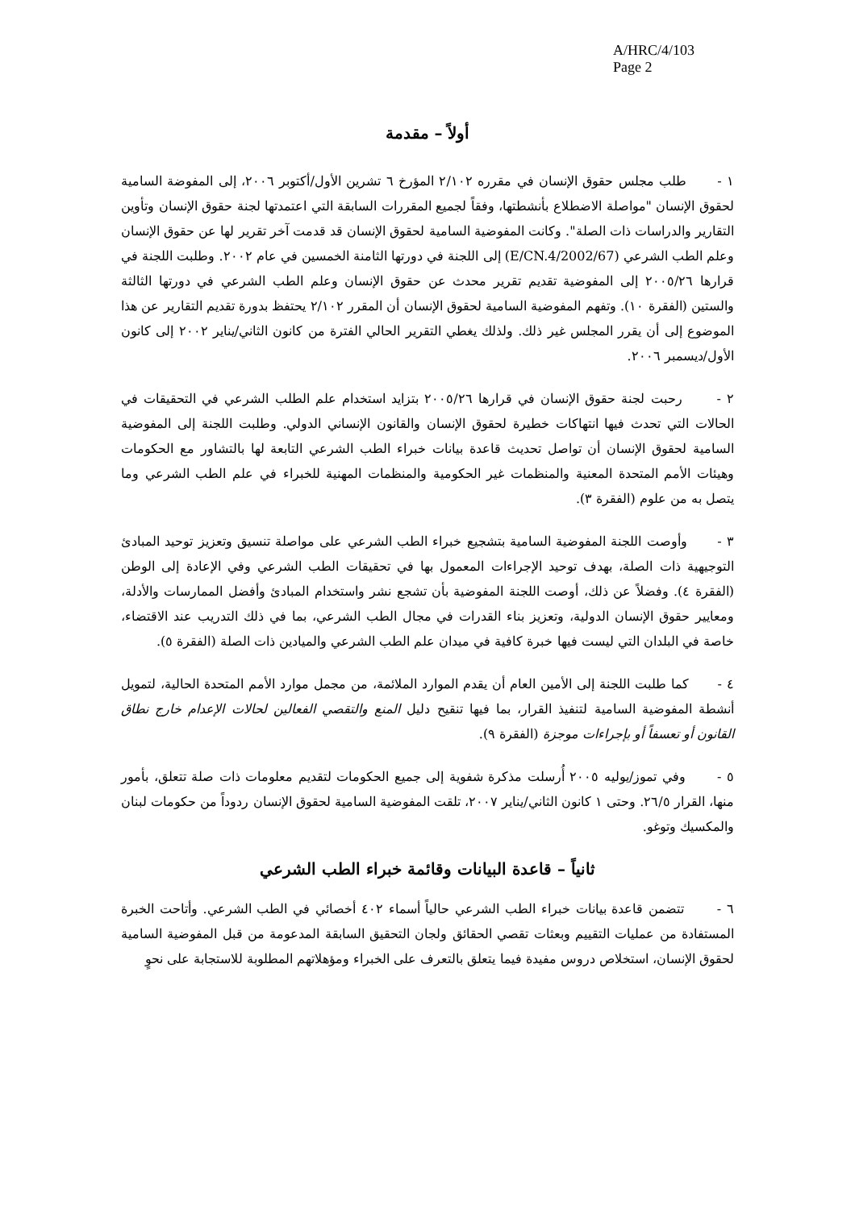A/HRC/4/103
Page 2
أولاً – مقدمة
١ - طلب مجلس حقوق الإنسان في مقرره ٢/١٠٢ المؤرخ ٦ تشرين الأول/أكتوبر ٢٠٠٦، إلى المفوضة السامية لحقوق الإنسان "مواصلة الاضطلاع بأنشطتها، وفقاً لجميع المقررات السابقة التي اعتمدتها لجنة حقوق الإنسان وتأوين التقارير والدراسات ذات الصلة". وكانت المفوضية السامية لحقوق الإنسان قد قدمت آخر تقرير لها عن حقوق الإنسان وعلم الطب الشرعي (E/CN.4/2002/67) إلى اللجنة في دورتها الثامنة الخمسين في عام ٢٠٠٢. وطلبت اللجنة في قرارها ٢٠٠٥/٢٦ إلى المفوضية تقديم تقرير محدث عن حقوق الإنسان وعلم الطب الشرعي في دورتها الثالثة والستين (الفقرة ١٠). وتفهم المفوضية السامية لحقوق الإنسان أن المقرر ٢/١٠٢ يحتفظ بدورة تقديم التقارير عن هذا الموضوع إلى أن يقرر المجلس غير ذلك. ولذلك يغطي التقرير الحالي الفترة من كانون الثاني/يناير ٢٠٠٢ إلى كانون الأول/ديسمبر ٢٠٠٦.
٢ - رحبت لجنة حقوق الإنسان في قرارها ٢٠٠٥/٢٦ بتزايد استخدام علم الطلب الشرعي في التحقيقات في الحالات التي تحدث فيها انتهاكات خطيرة لحقوق الإنسان والقانون الإنساني الدولي. وطلبت اللجنة إلى المفوضية السامية لحقوق الإنسان أن تواصل تحديث قاعدة بيانات خبراء الطب الشرعي التابعة لها بالتشاور مع الحكومات وهيئات الأمم المتحدة المعنية والمنظمات غير الحكومية والمنظمات المهنية للخبراء في علم الطب الشرعي وما يتصل به من علوم (الفقرة ٣).
٣ - وأوصت اللجنة المفوضية السامية بتشجيع خبراء الطب الشرعي على مواصلة تنسيق وتعزيز توحيد المبادئ التوجيهية ذات الصلة، بهدف توحيد الإجراءات المعمول بها في تحقيقات الطب الشرعي وفي الإعادة إلى الوطن (الفقرة ٤). وفضلاً عن ذلك، أوصت اللجنة المفوضية بأن تشجع نشر واستخدام المبادئ وأفضل الممارسات والأدلة، ومعايير حقوق الإنسان الدولية، وتعزيز بناء القدرات في مجال الطب الشرعي، بما في ذلك التدريب عند الاقتضاء، خاصة في البلدان التي ليست فيها خبرة كافية في ميدان علم الطب الشرعي والميادين ذات الصلة (الفقرة ٥).
٤ - كما طلبت اللجنة إلى الأمين العام أن يقدم الموارد الملائمة، من مجمل موارد الأمم المتحدة الحالية، لتمويل أنشطة المفوضية السامية لتنفيذ القرار، بما فيها تنقيح دليل المنع والتقصي الفعالين لحالات الإعدام خارج نطاق القانون أو تعسفاً أو بإجراءات موجزة (الفقرة ٩).
٥ - وفي تموز/يوليه ٢٠٠٥ أُرسلت مذكرة شفوية إلى جميع الحكومات لتقديم معلومات ذات صلة تتعلق، بأمور منها، القرار ٢٦/٥. وحتى ١ كانون الثاني/يناير ٢٠٠٧، تلقت المفوضية السامية لحقوق الإنسان ردوداً من حكومات لبنان والمكسيك وتوغو.
ثانياً – قاعدة البيانات وقائمة خبراء الطب الشرعي
٦ - تتضمن قاعدة بيانات خبراء الطب الشرعي حالياً أسماء ٤٠٢ أخصائي في الطب الشرعي. وأتاحت الخبرة المستفادة من عمليات التقييم وبعثات تقصي الحقائق ولجان التحقيق السابقة المدعومة من قبل المفوضية السامية لحقوق الإنسان، استخلاص دروس مفيدة فيما يتعلق بالتعرف على الخبراء ومؤهلاتهم المطلوبة للاستجابة على نحوٍ